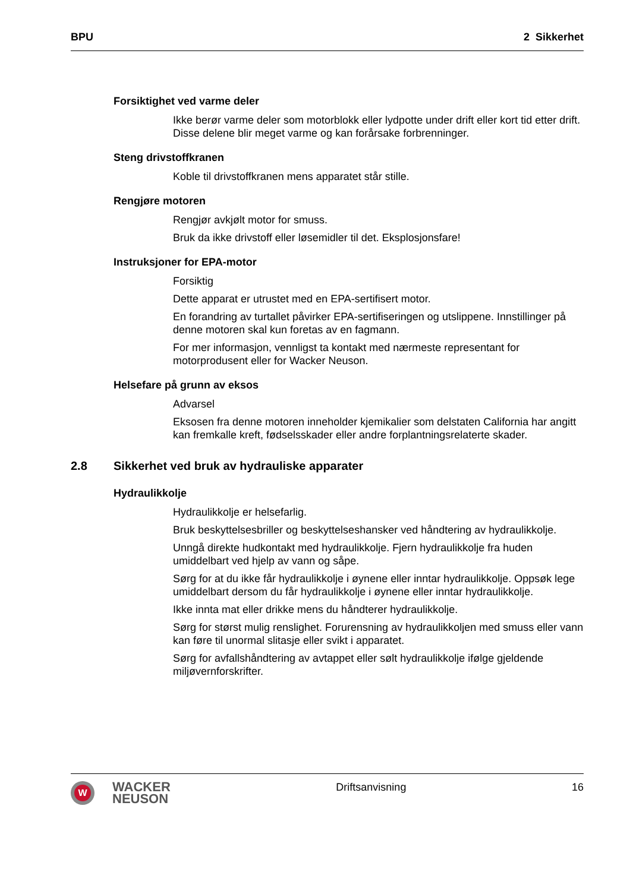BPU 2 Sikkerhet
Forsiktighet ved varme deler
Ikke berør varme deler som motorblokk eller lydpotte under drift eller kort tid etter drift. Disse delene blir meget varme og kan forårsake forbrenninger.
Steng drivstoffkranen
Koble til drivstoffkranen mens apparatet står stille.
Rengjøre motoren
Rengjør avkjølt motor for smuss.
Bruk da ikke drivstoff eller løsemidler til det. Eksplosjonsfare!
Instruksjoner for EPA-motor
Forsiktig
Dette apparat er utrustet med en EPA-sertifisert motor.
En forandring av turtallet påvirker EPA-sertifiseringen og utslippene. Innstillinger på denne motoren skal kun foretas av en fagmann.
For mer informasjon, vennligst ta kontakt med nærmeste representant for motorprodusent eller for Wacker Neuson.
Helsefare på grunn av eksos
Advarsel
Eksosen fra denne motoren inneholder kjemikalier som delstaten California har angitt kan fremkalle kreft, fødselsskader eller andre forplantningsrelaterte skader.
2.8 Sikkerhet ved bruk av hydrauliske apparater
Hydraulikkolje
Hydraulikkolje er helsefarlig.
Bruk beskyttelsesbriller og beskyttelseshansker ved håndtering av hydraulikkolje.
Unngå direkte hudkontakt med hydraulikkolje. Fjern hydraulikkolje fra huden umiddelbart ved hjelp av vann og såpe.
Sørg for at du ikke får hydraulikkolje i øynene eller inntar hydraulikkolje. Oppsøk lege umiddelbart dersom du får hydraulikkolje i øynene eller inntar hydraulikkolje.
Ikke innta mat eller drikke mens du håndterer hydraulikkolje.
Sørg for størst mulig renslighet. Forurensning av hydraulikkoljen med smuss eller vann kan føre til unormal slitasje eller svikt i apparatet.
Sørg for avfallshåndtering av avtappet eller sølt hydraulikkolje ifølge gjeldende miljøvernforskrifter.
W
WACKER
NEUSON
Driftsanvisning 16